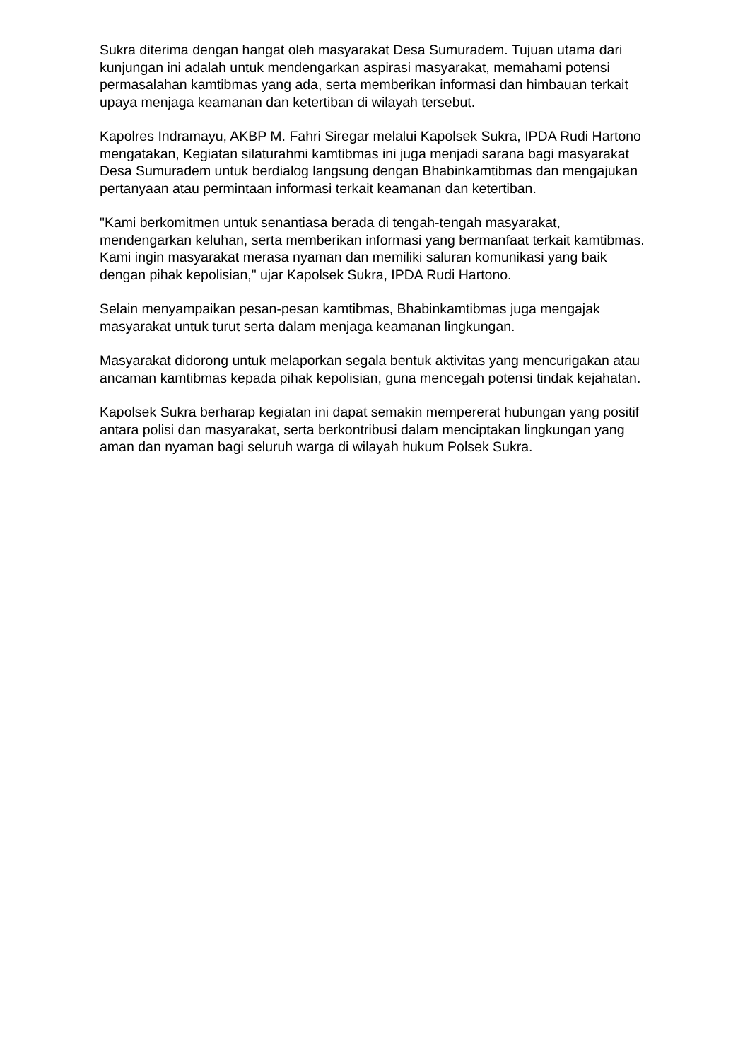Sukra diterima dengan hangat oleh masyarakat Desa Sumuradem. Tujuan utama dari kunjungan ini adalah untuk mendengarkan aspirasi masyarakat, memahami potensi permasalahan kamtibmas yang ada, serta memberikan informasi dan himbauan terkait upaya menjaga keamanan dan ketertiban di wilayah tersebut.
Kapolres Indramayu, AKBP M. Fahri Siregar melalui Kapolsek Sukra, IPDA Rudi Hartono mengatakan, Kegiatan silaturahmi kamtibmas ini juga menjadi sarana bagi masyarakat Desa Sumuradem untuk berdialog langsung dengan Bhabinkamtibmas dan mengajukan pertanyaan atau permintaan informasi terkait keamanan dan ketertiban.
"Kami berkomitmen untuk senantiasa berada di tengah-tengah masyarakat, mendengarkan keluhan, serta memberikan informasi yang bermanfaat terkait kamtibmas. Kami ingin masyarakat merasa nyaman dan memiliki saluran komunikasi yang baik dengan pihak kepolisian," ujar Kapolsek Sukra, IPDA Rudi Hartono.
Selain menyampaikan pesan-pesan kamtibmas, Bhabinkamtibmas juga mengajak masyarakat untuk turut serta dalam menjaga keamanan lingkungan.
Masyarakat didorong untuk melaporkan segala bentuk aktivitas yang mencurigakan atau ancaman kamtibmas kepada pihak kepolisian, guna mencegah potensi tindak kejahatan.
Kapolsek Sukra berharap kegiatan ini dapat semakin mempererat hubungan yang positif antara polisi dan masyarakat, serta berkontribusi dalam menciptakan lingkungan yang aman dan nyaman bagi seluruh warga di wilayah hukum Polsek Sukra.